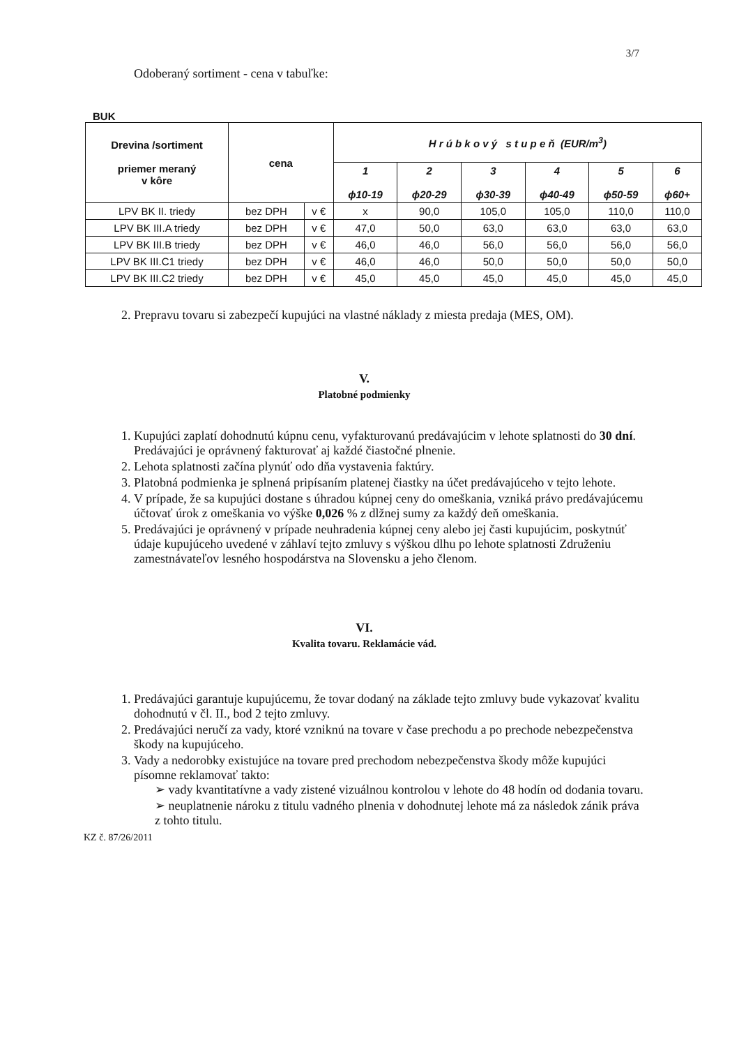3/7
Odoberaný sortiment - cena v tabuľke:
BUK
| Drevina /sortiment priemer meraný v kôre | cena | | H r ú b k o v ý s t u p e ň (EUR/m<sup>3</sup>) | | | | | |
| --- | --- | --- | --- | --- | --- | --- | --- | --- |
| | | | 1 ϕ10-19 | 2 ϕ20-29 | 3 ϕ30-39 | 4 ϕ40-49 | 5 ϕ50-59 | 6 ϕ60+ |
| LPV BK II. triedy | bez DPH | v € | x | 90,0 | 105,0 | 105,0 | 110,0 | 110,0 |
| LPV BK III.A triedy | bez DPH | v € | 47,0 | 50,0 | 63,0 | 63,0 | 63,0 | 63,0 |
| LPV BK III.B triedy | bez DPH | v € | 46,0 | 46,0 | 56,0 | 56,0 | 56,0 | 56,0 |
| LPV BK III.C1 triedy | bez DPH | v € | 46,0 | 46,0 | 50,0 | 50,0 | 50,0 | 50,0 |
| LPV BK III.C2 triedy | bez DPH | v € | 45,0 | 45,0 | 45,0 | 45,0 | 45,0 | 45,0 |
2. Prepravu tovaru si zabezpečí kupujúci na vlastné náklady z miesta predaja (MES, OM).
V.
Platobné podmienky
1. Kupujúci zaplatí dohodnutú kúpnu cenu, vyfakturovanú predávajúcim v lehote splatnosti do 30 dní. Predávajúci je oprávnený fakturovať aj každé čiastočné plnenie.
2. Lehota splatnosti začína plynúť odo dňa vystavenia faktúry.
3. Platobná podmienka je splnená pripísaním platenej čiastky na účet predávajúceho v tejto lehote.
4. V prípade, že sa kupujúci dostane s úhradou kúpnej ceny do omeškania, vzniká právo predávajúcemu účtovať úrok z omeškania vo výške 0,026 % z dlžnej sumy za každý deň omeškania.
5. Predávajúci je oprávnený v prípade neuhradenia kúpnej ceny alebo jej časti kupujúcim, poskytnúť údaje kupujúceho uvedené v záhlaví tejto zmluvy s výškou dlhu po lehote splatnosti Združeniu zamestnávateľov lesného hospodárstva na Slovensku a jeho členom.
VI.
Kvalita tovaru. Reklamácie vád.
1. Predávajúci garantuje kupujúcemu, že tovar dodaný na základe tejto zmluvy bude vykazovať kvalitu dohodnutú v čl. II., bod 2 tejto zmluvy.
2. Predávajúci neručí za vady, ktoré vzniknú na tovare v čase prechodu a po prechode nebezpečenstva škody na kupujúceho.
3. Vady a nedorobky existujúce na tovare pred prechodom nebezpečenstva škody môže kupujúci písomne reklamovať takto:
➢ vady kvantitatívne a vady zistené vizuálnou kontrolou v lehote do 48 hodín od dodania tovaru.
➢ neuplatnenie nároku z titulu vadného plnenia v dohodnutej lehote má za následok zánik práva z tohto titulu.
KZ č. 87/26/2011